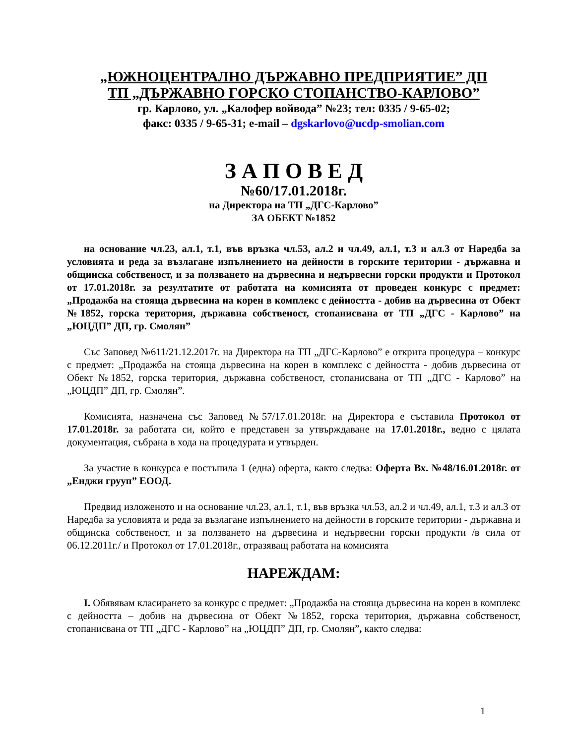„ЮЖНОЦЕНТРАЛНО ДЪРЖАВНО ПРЕДПРИЯТИЕ” ДП
ТП „ДЪРЖАВНО ГОРСКО СТОПАНСТВО-КАРЛОВО”
гр. Карлово, ул. „Калофер войвода” №23; тел: 0335 / 9-65-02;
факс: 0335 / 9-65-31; e-mail – dgskarlovo@ucdp-smolian.com
З А П О В Е Д
№60/17.01.2018г.
на Директора на ТП „ДГС-Карлово”
ЗА ОБЕКТ №1852
на основание чл.23, ал.1, т.1, във връзка чл.53, ал.2 и чл.49, ал.1, т.3 и ал.3 от Наредба за условията и реда за възлагане изпълнението на дейности в горските територии - държавна и общинска собственост, и за ползването на дървесина и недървесни горски продукти и Протокол от 17.01.2018г. за резултатите от работата на комисията от проведен конкурс с предмет: „Продажба на стояща дървесина на корен в комплекс с дейността - добив на дървесина от Обект №1852, горска територия, държавна собственост, стопанисвана от ТП „ДГС - Карлово” на „ЮЦДП” ДП, гр. Смолян”
Със Заповед №611/21.12.2017г. на Директора на ТП „ДГС-Карлово” е открита процедура – конкурс с предмет: „Продажба на стояща дървесина на корен в комплекс с дейността - добив дървесина от Обект №1852, горска територия, държавна собственост, стопанисвана от ТП „ДГС - Карлово” на „ЮЦДП” ДП, гр. Смолян”.
Комисията, назначена със Заповед №57/17.01.2018г. на Директора е съставила Протокол от 17.01.2018г. за работата си, който е представен за утвърждаване на 17.01.2018г., ведно с цялата документация, събрана в хода на процедурата и утвърден.
За участие в конкурса е постъпила 1 (една) оферта, както следва: Оферта Вх. №48/16.01.2018г. от „Енджи грууп” ЕООД.
Предвид изложеното и на основание чл.23, ал.1, т.1, във връзка чл.53, ал.2 и чл.49, ал.1, т.3 и ал.3 от Наредба за условията и реда за възлагане изпълнението на дейности в горските територии - държавна и общинска собственост, и за ползването на дървесина и недървесни горски продукти /в сила от 06.12.2011г./ и Протокол от 17.01.2018г., отразяващ работата на комисията
НАРЕЖДАМ:
I. Обявявам класирането за конкурс с предмет: „Продажба на стояща дървесина на корен в комплекс с дейността – добив на дървесина от Обект №1852, горска територия, държавна собственост, стопанисвана от ТП „ДГС - Карлово” на „ЮЦДП” ДП, гр. Смолян”, както следва:
1